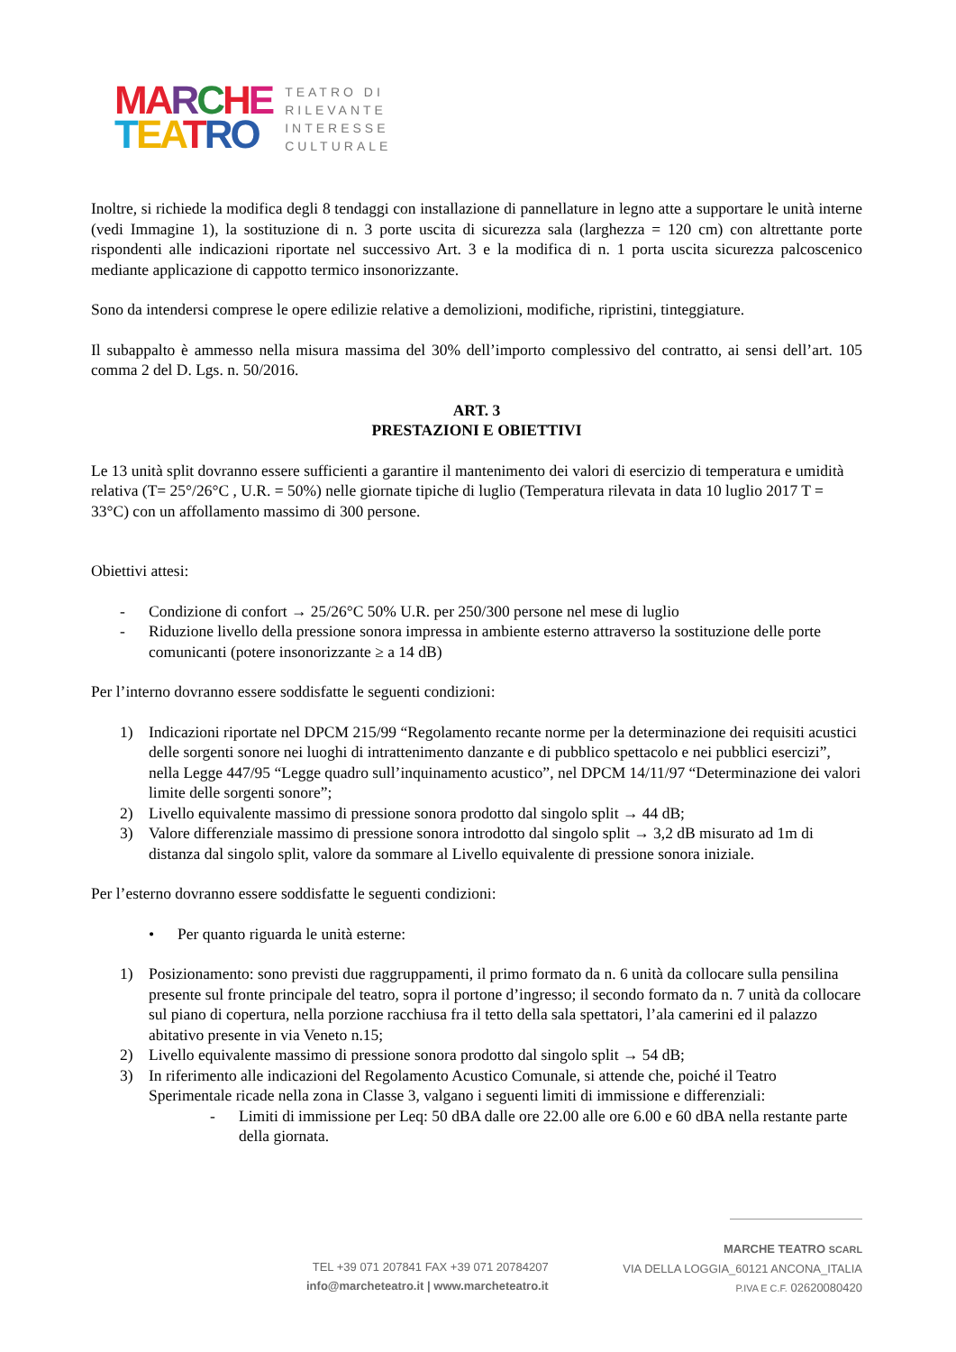MA RCHE
TEA TRO
TEATRO DI
RILEVANTE
INTERESSE
CULTURALE
Inoltre, si richiede la modifica degli 8 tendaggi con installazione di pannellature in legno atte a supportare le unità interne (vedi Immagine 1), la sostituzione di n. 3 porte uscita di sicurezza sala (larghezza = 120 cm) con altrettante porte rispondenti alle indicazioni riportate nel successivo Art. 3 e la modifica di n. 1 porta uscita sicurezza palcoscenico mediante applicazione di cappotto termico insonorizzante.
Sono da intendersi comprese le opere edilizie relative a demolizioni, modifiche, ripristini, tinteggiature.
Il subappalto è ammesso nella misura massima del 30% dell’importo complessivo del contratto, ai sensi dell’art. 105 comma 2 del D. Lgs. n. 50/2016.
ART. 3
PRESTAZIONI E OBIETTIVI
Le 13 unità split dovranno essere sufficienti a garantire il mantenimento dei valori di esercizio di temperatura e umidità relativa (T= 25°/26°C , U.R. = 50%) nelle giornate tipiche di luglio (Temperatura rilevata in data 10 luglio 2017 T = 33°C) con un affollamento massimo di 300 persone.
Obiettivi attesi:
- Condizione di confort → 25/26°C 50% U.R. per 250/300 persone nel mese di luglio
- Riduzione livello della pressione sonora impressa in ambiente esterno attraverso la sostituzione delle porte comunicanti (potere insonorizzante ≥ a 14 dB)
Per l’interno dovranno essere soddisfatte le seguenti condizioni:
1) Indicazioni riportate nel DPCM 215/99 “Regolamento recante norme per la determinazione dei requisiti acustici delle sorgenti sonore nei luoghi di intrattenimento danzante e di pubblico spettacolo e nei pubblici esercizi”, nella Legge 447/95 “Legge quadro sull’inquinamento acustico”, nel DPCM 14/11/97 “Determinazione dei valori limite delle sorgenti sonore”;
2) Livello equivalente massimo di pressione sonora prodotto dal singolo split → 44 dB;
3) Valore differenziale massimo di pressione sonora introdotto dal singolo split → 3,2 dB misurato ad 1m di distanza dal singolo split, valore da sommare al Livello equivalente di pressione sonora iniziale.
Per l’esterno dovranno essere soddisfatte le seguenti condizioni:
• Per quanto riguarda le unità esterne:
1) Posizionamento: sono previsti due raggruppamenti, il primo formato da n. 6 unità da collocare sulla pensilina presente sul fronte principale del teatro, sopra il portone d’ingresso; il secondo formato da n. 7 unità da collocare sul piano di copertura, nella porzione racchiusa fra il tetto della sala spettatori, l’ala camerini ed il palazzo abitativo presente in via Veneto n.15;
2) Livello equivalente massimo di pressione sonora prodotto dal singolo split → 54 dB;
3) In riferimento alle indicazioni del Regolamento Acustico Comunale, si attende che, poiché il Teatro Sperimentale ricade nella zona in Classe 3, valgano i seguenti limiti di immissione e differenziali:
- Limiti di immissione per Leq: 50 dBA dalle ore 22.00 alle ore 6.00 e 60 dBA nella restante parte della giornata.
TEL +39 071 207841 FAX +39 071 20784207
info@marcheteatro.it | www.marcheteatro.it
MARCHE TEATRO SCARL
VIA DELLA LOGGIA_60121 ANCONA_ITALIA
P.IVA E C.F. 02620080420